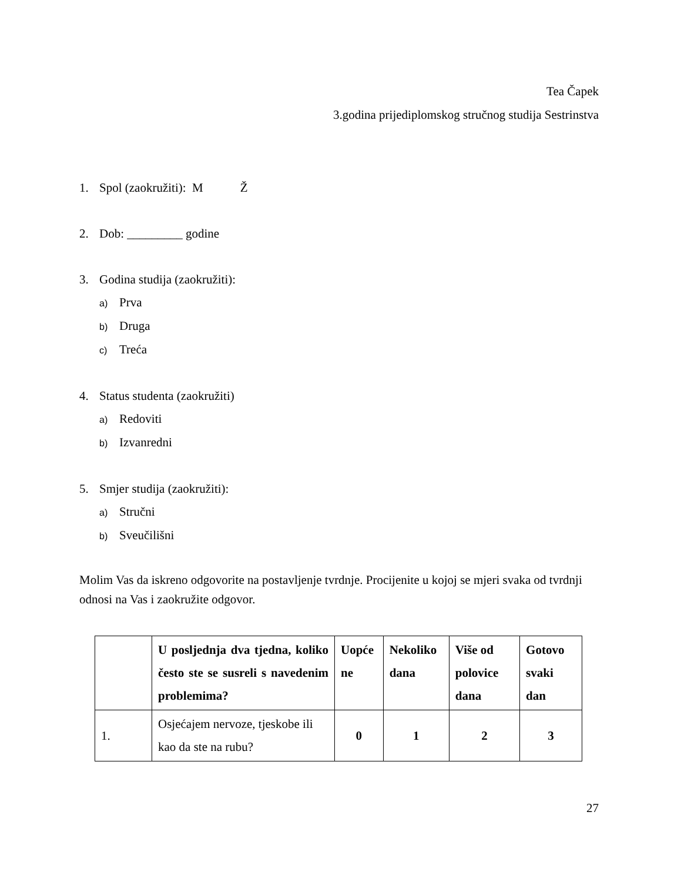Tea Čapek
3.godina prijediplomskog stručnog studija Sestrinstva
1. Spol (zaokružiti): M Ž
2. Dob: _________ godine
3. Godina studija (zaokružiti):
a) Prva
b) Druga
c) Treća
4. Status studenta (zaokružiti)
a) Redoviti
b) Izvanredni
5. Smjer studija (zaokružiti):
a) Stručni
b) Sveučilišni
Molim Vas da iskreno odgovorite na postavljenje tvrdnje. Procijenite u kojoj se mjeri svaka od tvrdnji odnosi na Vas i zaokružite odgovor.
| | U posljednja dva tjedna, koliko često ste se susreli s navedenim problemima? | Uopće ne | Nekoliko dana | Više od polovice dana | Gotovo svaki dan |
| 1. | Osjećajem nervoze, tjeskobe ili kao da ste na rubu? | 0 | 1 | 2 | 3 |
27